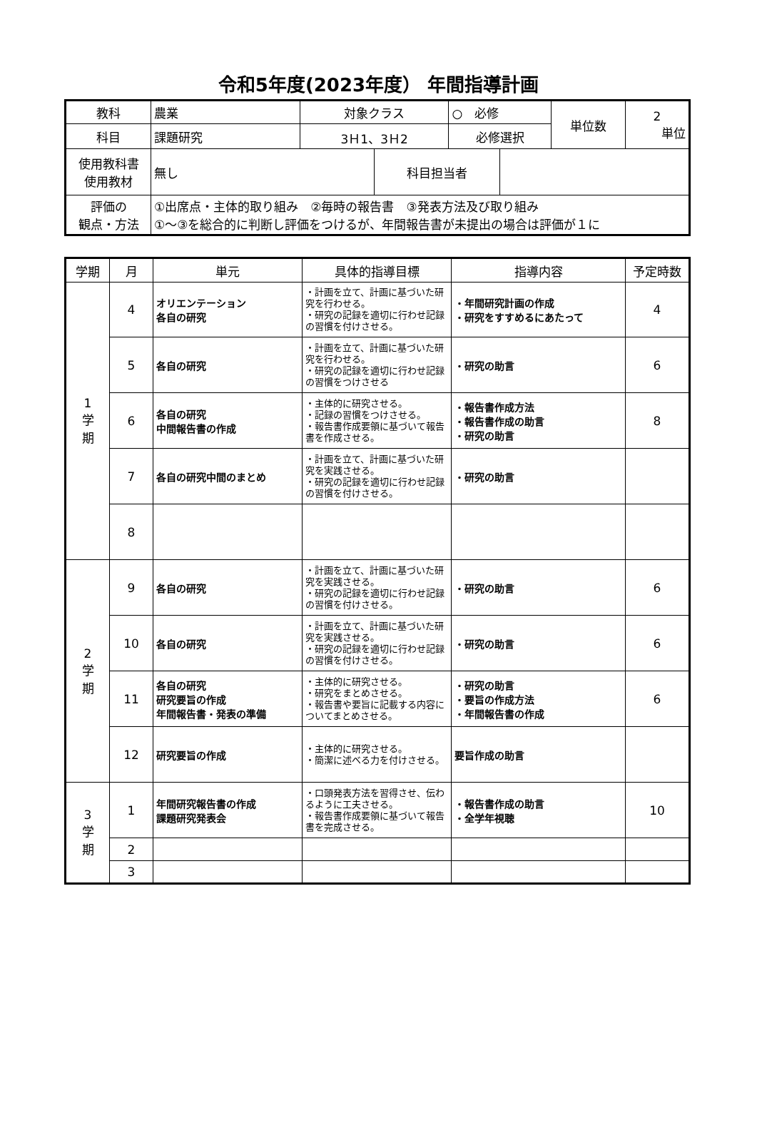令和5年度(2023年度） 年間指導計画
| 教科 | 農業 | 対象クラス | | ○ 必修 | | 単位数 | 2 単位 |
| 科目 | 課題研究 | 3Ｈ1、3Ｈ2 | | 必修選択 | | | |
| 使用教科書 使用教材 | 無し | | 科目担当者 | | | | |
| 評価の 観点・方法 | ①出席点・主体的取り組み ②毎時の報告書 ③発表方法及び取り組み ①～③を総合的に判断し評価をつけるが、年間報告書が未提出の場合は評価が１に | | | | | | |
| 学期 | 月 | 単元 | 具体的指導目標 | 指導内容 | 予定時数 |
| --- | --- | --- | --- | --- | --- |
| 1 学 期 | 4 | オリエンテーション 各自の研究 | ・計画を立て、計画に基づいた研究を行わせる。 ・研究の記録を適切に行わせ記録の習慣を付けさせる。 | ・年間研究計画の作成 ・研究をすすめるにあたって | 4 |
| | 5 | 各自の研究 | ・計画を立て、計画に基づいた研究を行わせる。 ・研究の記録を適切に行わせ記録の習慣をつけさせる | ・研究の助言 | 6 |
| | 6 | 各自の研究 中間報告書の作成 | ・主体的に研究させる。 ・記録の習慣をつけさせる。 ・報告書作成要領に基づいて報告書を作成させる。 | ・報告書作成方法 ・報告書作成の助言 ・研究の助言 | 8 |
| | 7 | 各自の研究中間のまとめ | ・計画を立て、計画に基づいた研究を実践させる。 ・研究の記録を適切に行わせ記録の習慣を付けさせる。 | ・研究の助言 | |
| | 8 | | | | |
| 2 学 期 | 9 | 各自の研究 | ・計画を立て、計画に基づいた研究を実践させる。 ・研究の記録を適切に行わせ記録の習慣を付けさせる。 | ・研究の助言 | 6 |
| | 10 | 各自の研究 | ・計画を立て、計画に基づいた研究を実践させる。 ・研究の記録を適切に行わせ記録の習慣を付けさせる。 | ・研究の助言 | 6 |
| | 11 | 各自の研究 研究要旨の作成 年間報告書・発表の準備 | ・主体的に研究させる。 ・研究をまとめさせる。 ・報告書や要旨に記載する内容についてまとめさせる。 | ・研究の助言 ・要旨の作成方法 ・年間報告書の作成 | 6 |
| | 12 | 研究要旨の作成 | ・主体的に研究させる。 ・簡潔に述べる力を付けさせる。 | 要旨作成の助言 | |
| 3 学 期 | 1 | 年間研究報告書の作成 課題研究発表会 | ・口頭発表方法を習得させ、伝わるように工夫させる。 ・報告書作成要領に基づいて報告書を完成させる。 | ・報告書作成の助言 ・全学年視聴 | 10 |
| | 2 | | | | |
| | 3 | | | | |